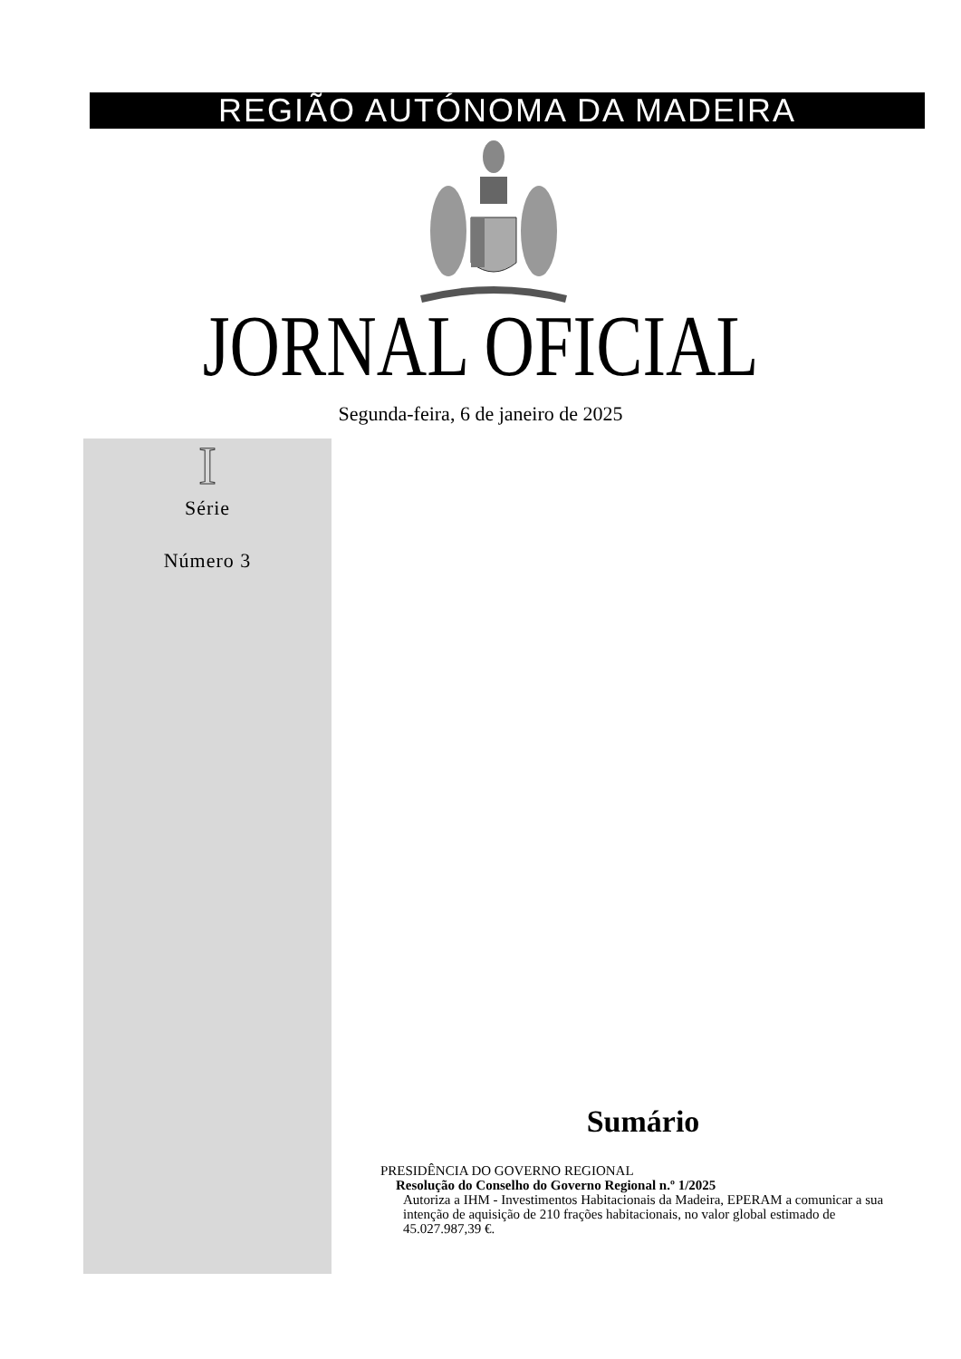REGIÃO AUTÓNOMA DA MADEIRA
JORNAL OFICIAL
Segunda-feira, 6 de janeiro de 2025
I
Série
Número 3
Sumário
PRESIDÊNCIA DO GOVERNO REGIONAL
Resolução do Conselho do Governo Regional n.º 1/2025
Autoriza a IHM - Investimentos Habitacionais da Madeira, EPERAM a comunicar a sua intenção de aquisição de 210 frações habitacionais, no valor global estimado de 45.027.987,39 €.